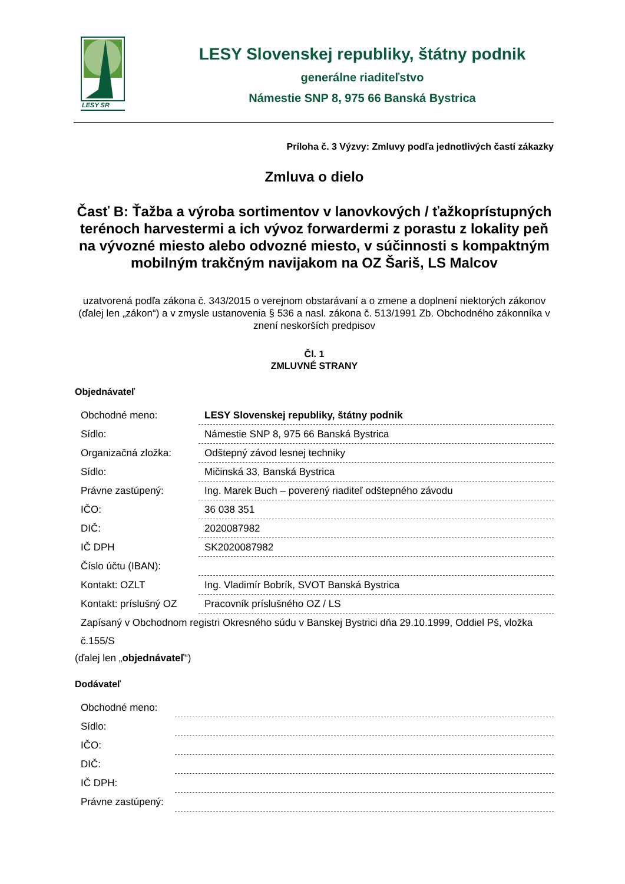LESY SR
LESY Slovenskej republiky, štátny podnik
generálne riaditeľstvo
Námestie SNP 8, 975 66 Banská Bystrica
Príloha č. 3 Výzvy: Zmluvy podľa jednotlivých častí zákazky
Zmluva o dielo
Časť B: Ťažba a výroba sortimentov v lanovkových / ťažkoprístupných terénoch harvestermi a ich vývoz forwardermi z porastu z lokality peň na vývozné miesto alebo odvozné miesto, v súčinnosti s kompaktným mobilným trakčným navijakom na OZ Šariš, LS Malcov
uzatvorená podľa zákona č. 343/2015 o verejnom obstarávaní a o zmene a doplnení niektorých zákonov (ďalej len „zákon“) a v zmysle ustanovenia § 536 a nasl. zákona č. 513/1991 Zb. Obchodného zákonníka v znení neskorších predpisov
Čl. 1
ZMLUVNÉ STRANY
Objednávateľ
| Obchodné meno: | LESY Slovenskej republiky, štátny podnik |
| Sídlo: | Námestie SNP 8, 975 66 Banská Bystrica |
| Organizačná zložka: | Odštepný závod lesnej techniky |
| Sídlo: | Mičinská 33, Banská Bystrica |
| Právne zastúpený: | Ing. Marek Buch – poverený riaditeľ odštepného závodu |
| IČO: | 36 038 351 |
| DIČ: | 2020087982 |
| IČ DPH | SK2020087982 |
| Číslo účtu (IBAN): | |
| Kontakt: OZLT | Ing. Vladimír Bobrík, SVOT Banská Bystrica |
| Kontakt: príslušný OZ | Pracovník príslušného OZ / LS |
| Zapísaný v Obchodnom registri Okresného súdu v Banskej Bystrici dňa 29.10.1999, Oddiel Pš, vložka č.155/S | |
(ďalej len „objednávateľ“)
Dodávateľ
| Obchodné meno: | |
| Sídlo: | |
| IČO: | |
| DIČ: | |
| IČ DPH: | |
| Právne zastúpený: | |